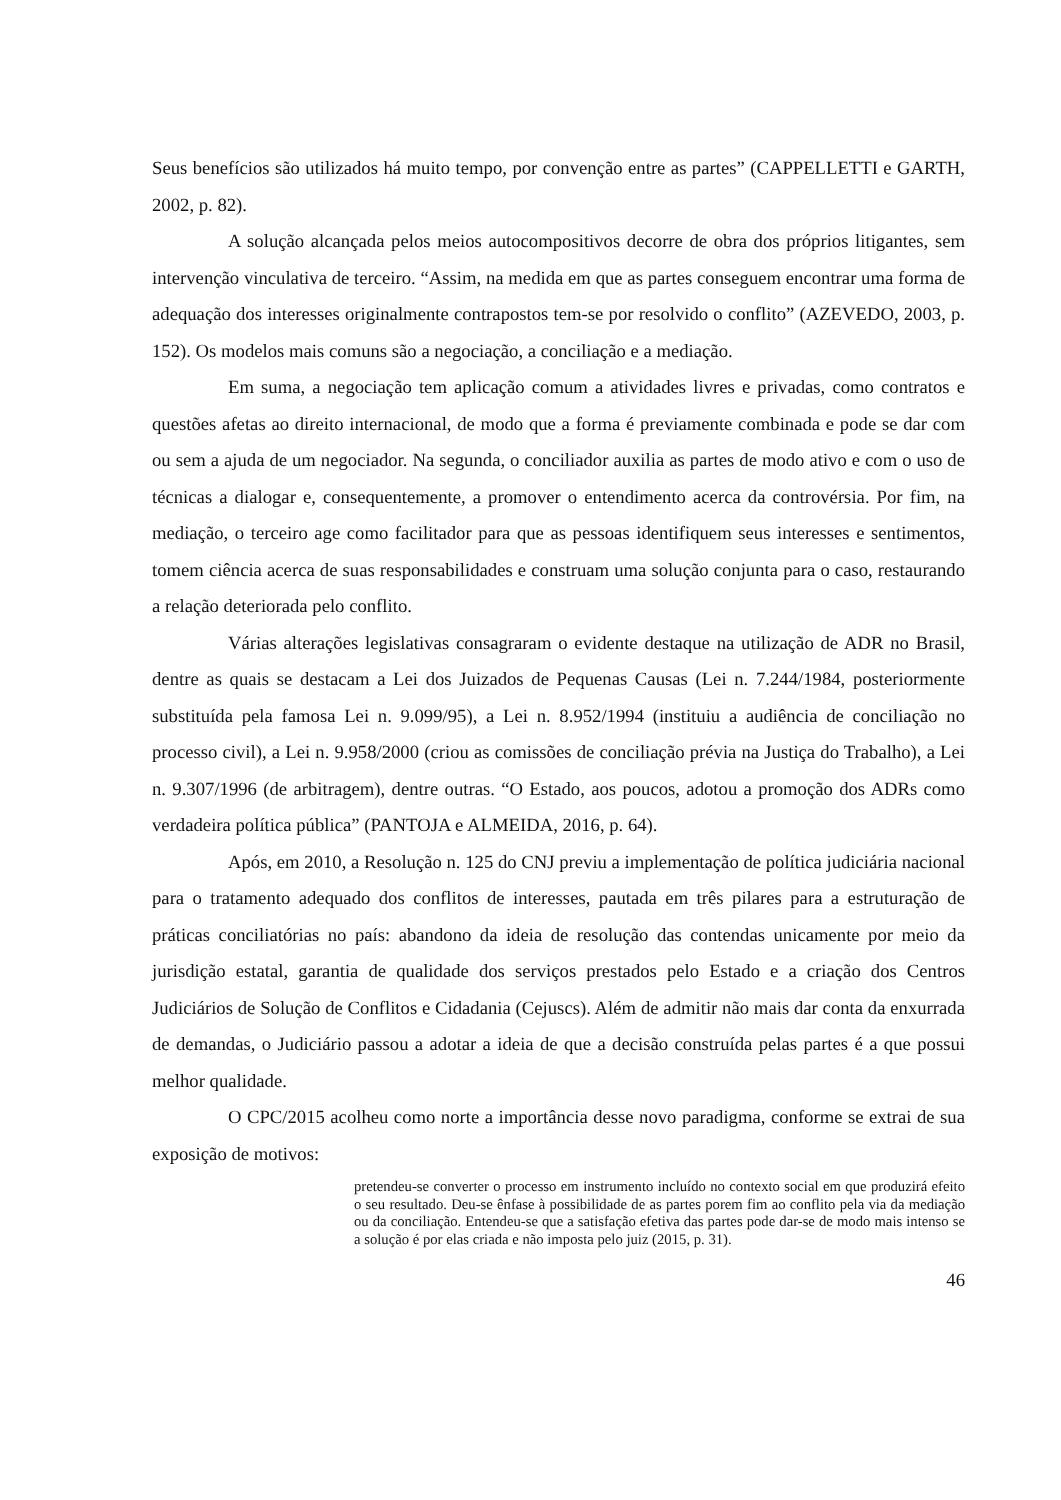Seus benefícios são utilizados há muito tempo, por convenção entre as partes” (CAPPELLETTI e GARTH, 2002, p. 82).
A solução alcançada pelos meios autocompositivos decorre de obra dos próprios litigantes, sem intervenção vinculativa de terceiro. “Assim, na medida em que as partes conseguem encontrar uma forma de adequação dos interesses originalmente contrapostos tem-se por resolvido o conflito” (AZEVEDO, 2003, p. 152). Os modelos mais comuns são a negociação, a conciliação e a mediação.
Em suma, a negociação tem aplicação comum a atividades livres e privadas, como contratos e questões afetas ao direito internacional, de modo que a forma é previamente combinada e pode se dar com ou sem a ajuda de um negociador. Na segunda, o conciliador auxilia as partes de modo ativo e com o uso de técnicas a dialogar e, consequentemente, a promover o entendimento acerca da controvérsia. Por fim, na mediação, o terceiro age como facilitador para que as pessoas identifiquem seus interesses e sentimentos, tomem ciência acerca de suas responsabilidades e construam uma solução conjunta para o caso, restaurando a relação deteriorada pelo conflito.
Várias alterações legislativas consagraram o evidente destaque na utilização de ADR no Brasil, dentre as quais se destacam a Lei dos Juizados de Pequenas Causas (Lei n. 7.244/1984, posteriormente substituída pela famosa Lei n. 9.099/95), a Lei n. 8.952/1994 (instituiu a audiência de conciliação no processo civil), a Lei n. 9.958/2000 (criou as comissões de conciliação prévia na Justiça do Trabalho), a Lei n. 9.307/1996 (de arbitragem), dentre outras. “O Estado, aos poucos, adotou a promoção dos ADRs como verdadeira política pública” (PANTOJA e ALMEIDA, 2016, p. 64).
Após, em 2010, a Resolução n. 125 do CNJ previu a implementação de política judiciária nacional para o tratamento adequado dos conflitos de interesses, pautada em três pilares para a estruturação de práticas conciliatórias no país: abandono da ideia de resolução das contendas unicamente por meio da jurisdição estatal, garantia de qualidade dos serviços prestados pelo Estado e a criação dos Centros Judiciários de Solução de Conflitos e Cidadania (Cejuscs). Além de admitir não mais dar conta da enxurrada de demandas, o Judiciário passou a adotar a ideia de que a decisão construída pelas partes é a que possui melhor qualidade.
O CPC/2015 acolheu como norte a importância desse novo paradigma, conforme se extrai de sua exposição de motivos:
pretendeu-se converter o processo em instrumento incluído no contexto social em que produzirá efeito o seu resultado. Deu-se ênfase à possibilidade de as partes porem fim ao conflito pela via da mediação ou da conciliação. Entendeu-se que a satisfação efetiva das partes pode dar-se de modo mais intenso se a solução é por elas criada e não imposta pelo juiz (2015, p. 31).
46